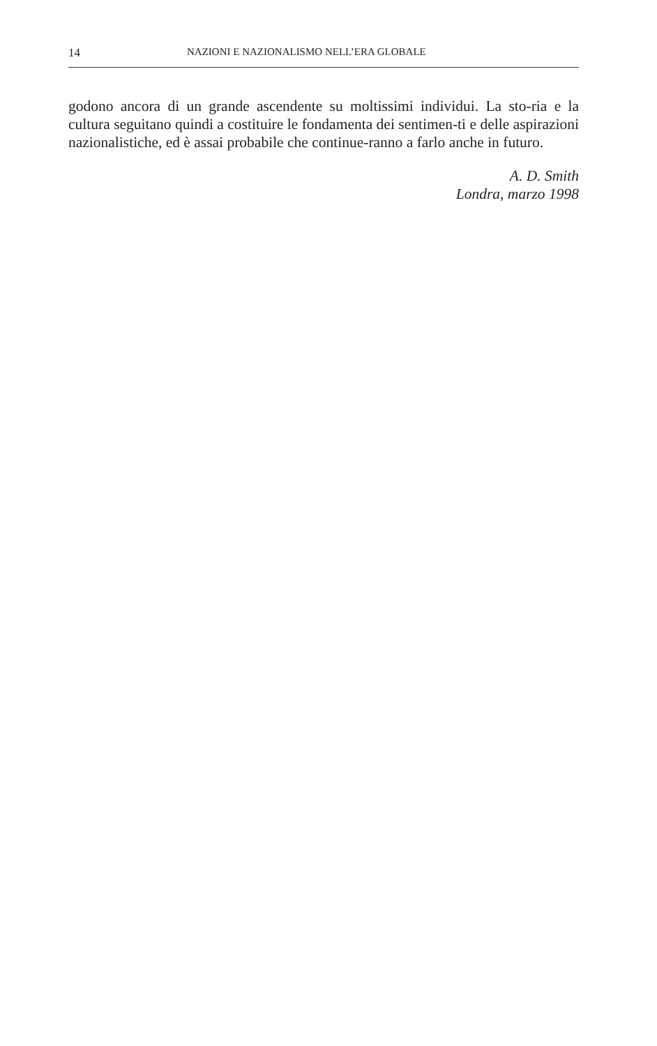14 NAZIONI E NAZIONALISMO NELL’ERA GLOBALE
godono ancora di un grande ascendente su moltissimi individui. La sto-ria e la cultura seguitano quindi a costituire le fondamenta dei sentimen-ti e delle aspirazioni nazionalistiche, ed è assai probabile che continue-ranno a farlo anche in futuro.
A. D. Smith
Londra, marzo 1998